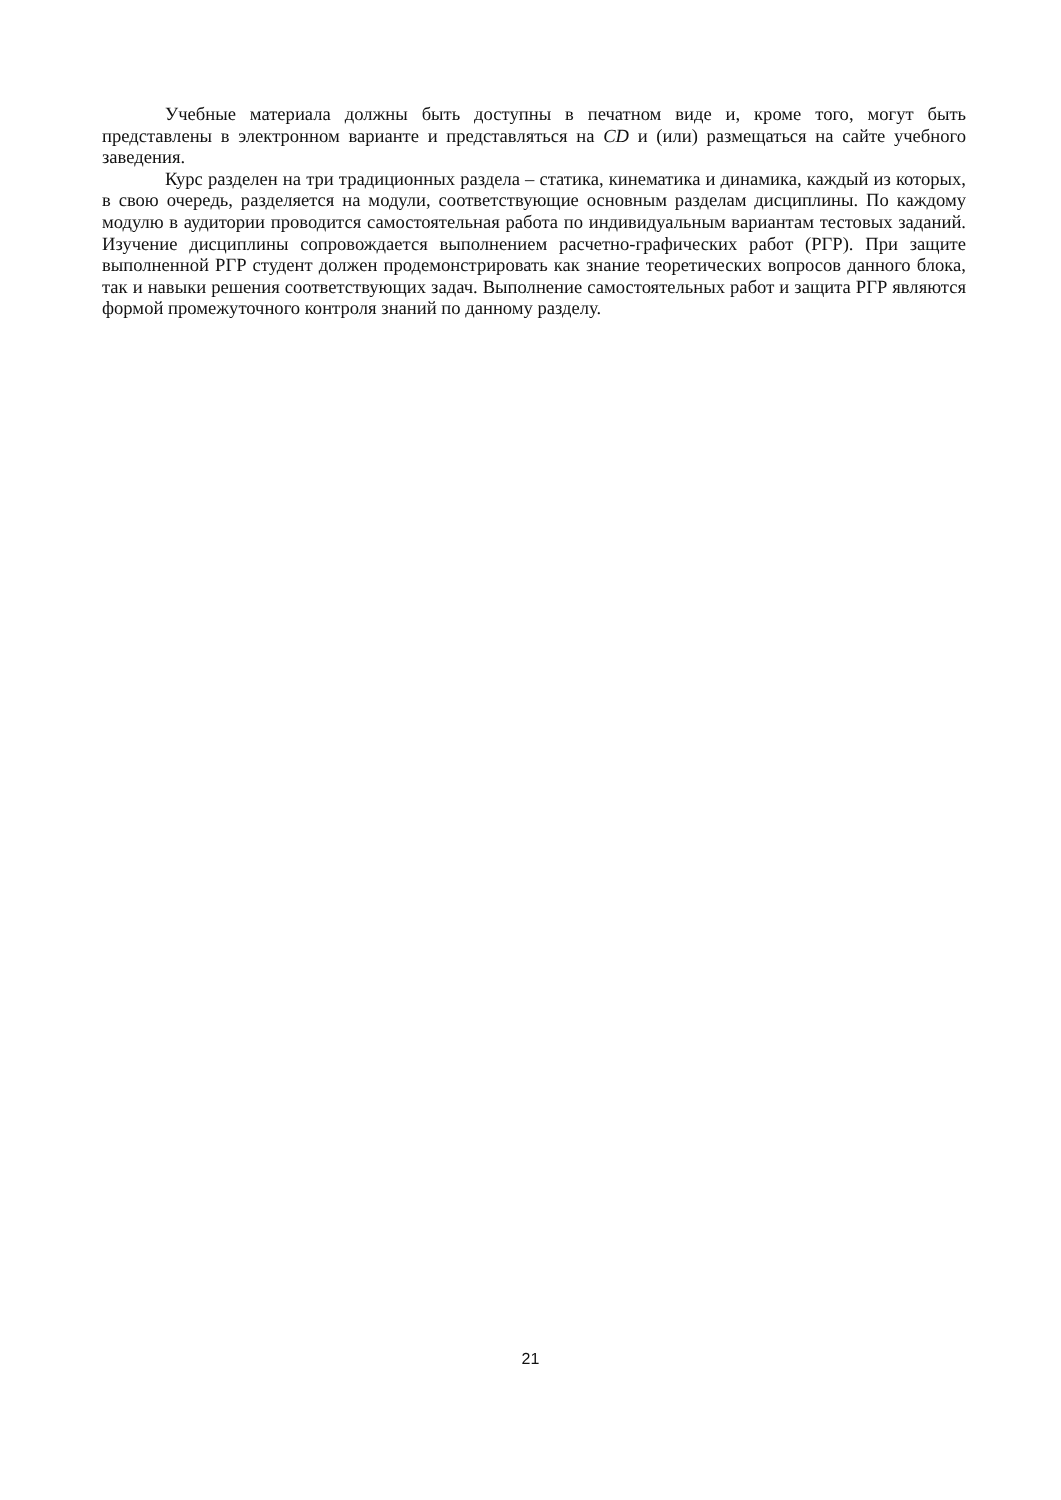Учебные материала должны быть доступны в печатном виде и, кроме того, могут быть представлены в электронном варианте и представляться на CD и (или) размещаться на сайте учебного заведения.
Курс разделен на три традиционных раздела – статика, кинематика и динамика, каждый из которых, в свою очередь, разделяется на модули, соответствующие основным разделам дисциплины. По каждому модулю в аудитории проводится самостоятельная работа по индивидуальным вариантам тестовых заданий. Изучение дисциплины сопровождается выполнением расчетно-графических работ (РГР). При защите выполненной РГР студент должен продемонстрировать как знание теоретических вопросов данного блока, так и навыки решения соответствующих задач. Выполнение самостоятельных работ и защита РГР являются формой промежуточного контроля знаний по данному разделу.
21